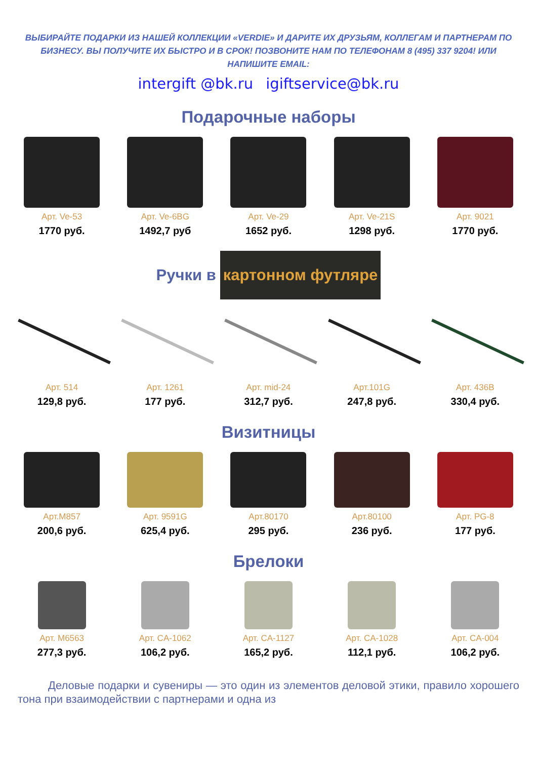ВЫБИРАЙТЕ ПОДАРКИ ИЗ НАШЕЙ КОЛЛЕКЦИИ «VERDIE» И ДАРИТЕ ИХ ДРУЗЬЯМ, КОЛЛЕГАМ И ПАРТНЕРАМ ПО БИЗНЕСУ. ВЫ ПОЛУЧИТЕ ИХ БЫСТРО И В СРОК! ПОЗВОНИТЕ НАМ ПО ТЕЛЕФОНАМ 8 (495) 337 9204! ИЛИ НАПИШИТЕ EMAIL:
intergift @bk.ru igiftservice@bk.ru
Подарочные наборы
Арт. Ve-53
1770 руб.
Арт. Ve-6BG
1492,7 руб
Арт. Ve-29
1652 руб.
Арт. Ve-21S
1298 руб.
Арт. 9021
1770 руб.
Ручки в картонном футляре
Арт. 514
129,8 руб.
Арт. 1261
177 руб.
Арт. mid-24
312,7 руб.
Арт.101G
247,8 руб.
Арт. 436B
330,4 руб.
Визитницы
Арт.M857
200,6 руб.
Арт. 9591G
625,4 руб.
Арт.80170
295 руб.
Арт.80100
236 руб.
Арт. PG-8
177 руб.
Брелоки
Арт. M6563
277,3 руб.
Арт. CA-1062
106,2 руб.
Арт. CA-1127
165,2 руб.
Арт. CA-1028
112,1 руб.
Арт. CA-004
106,2 руб.
Деловые подарки и сувениры — это один из элементов деловой этики, правило хорошего тона при взаимодействии с партнерами и одна из